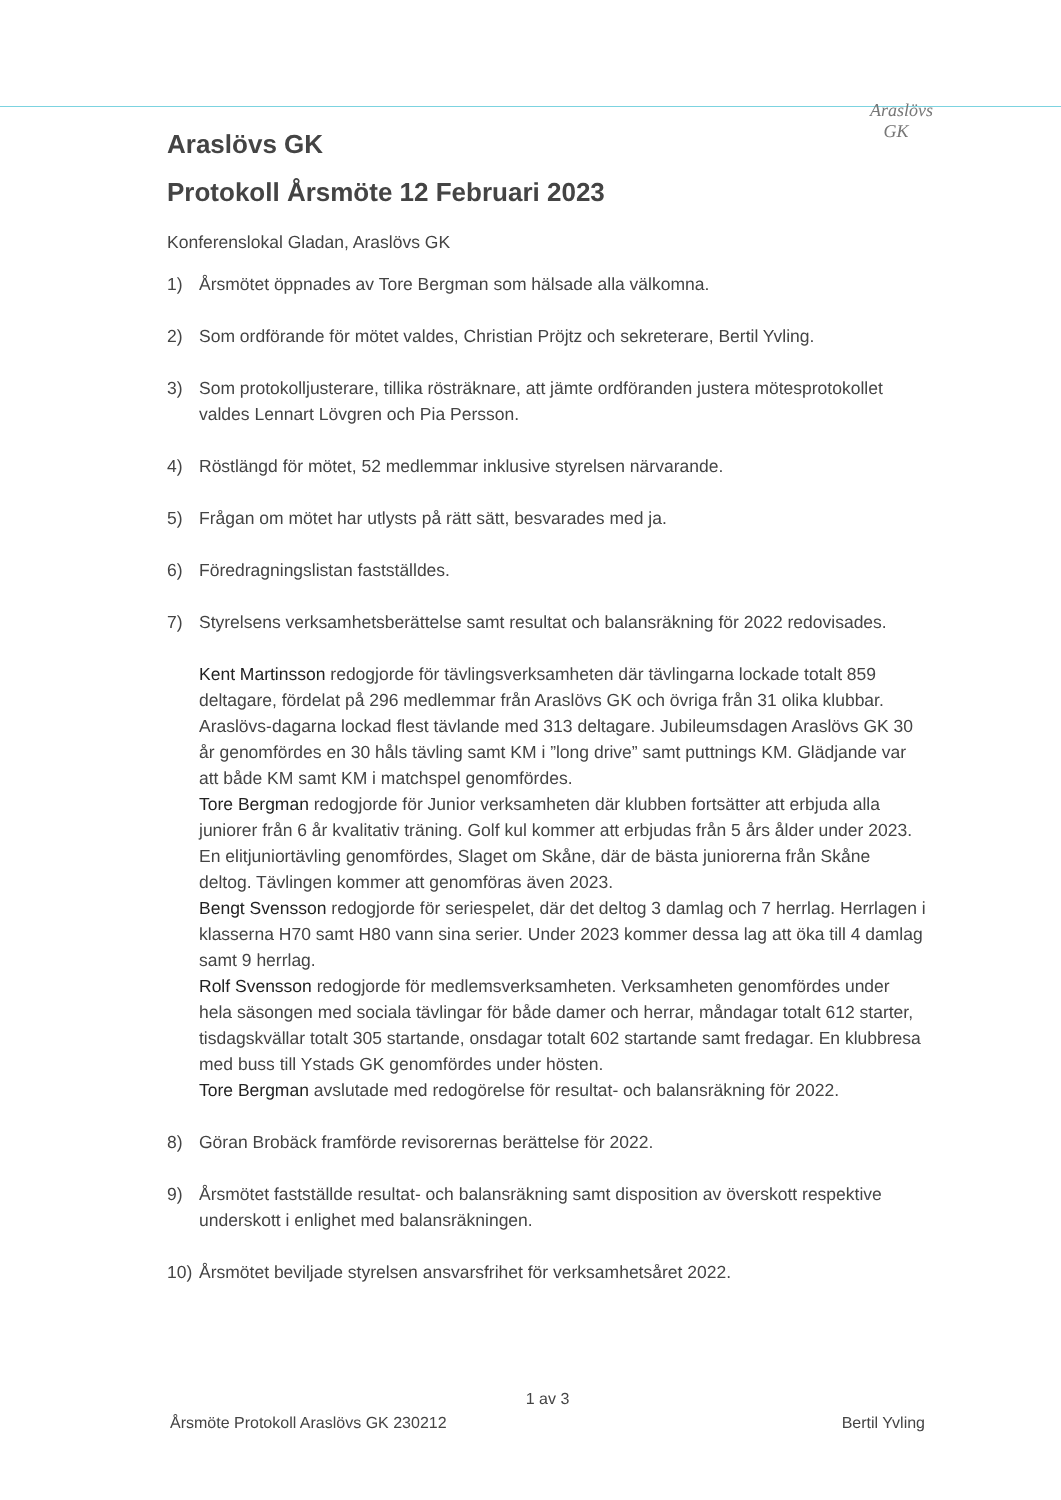Araslövs
GK
Araslövs GK
Protokoll Årsmöte 12 Februari 2023
Konferenslokal Gladan, Araslövs GK
1) Årsmötet öppnades av Tore Bergman som hälsade alla välkomna.
2) Som ordförande för mötet valdes, Christian Pröjtz och sekreterare, Bertil Yvling.
3) Som protokolljusterare, tillika rösträknare, att jämte ordföranden justera mötesprotokollet valdes Lennart Lövgren och Pia Persson.
4) Röstlängd för mötet, 52 medlemmar inklusive styrelsen närvarande.
5) Frågan om mötet har utlysts på rätt sätt, besvarades med ja.
6) Föredragningslistan fastställdes.
7) Styrelsens verksamhetsberättelse samt resultat och balansräkning för 2022 redovisades.
Kent Martinsson redogjorde för tävlingsverksamheten där tävlingarna lockade totalt 859 deltagare, fördelat på 296 medlemmar från Araslövs GK och övriga från 31 olika klubbar. Araslövs-dagarna lockad flest tävlande med 313 deltagare. Jubileumsdagen Araslövs GK 30 år genomfördes en 30 håls tävling samt KM i ”long drive” samt puttnings KM. Glädjande var att både KM samt KM i matchspel genomfördes.
Tore Bergman redogjorde för Junior verksamheten där klubben fortsätter att erbjuda alla juniorer från 6 år kvalitativ träning. Golf kul kommer att erbjudas från 5 års ålder under 2023. En elitjuniortävling genomfördes, Slaget om Skåne, där de bästa juniorerna från Skåne deltog. Tävlingen kommer att genomföras även 2023.
Bengt Svensson redogjorde för seriespelet, där det deltog 3 damlag och 7 herrlag. Herrlagen i klasserna H70 samt H80 vann sina serier. Under 2023 kommer dessa lag att öka till 4 damlag samt 9 herrlag.
Rolf Svensson redogjorde för medlemsverksamheten. Verksamheten genomfördes under hela säsongen med sociala tävlingar för både damer och herrar, måndagar totalt 612 starter, tisdagskvällar totalt 305 startande, onsdagar totalt 602 startande samt fredagar. En klubbresa med buss till Ystads GK genomfördes under hösten.
Tore Bergman avslutade med redogörelse för resultat- och balansräkning för 2022.
8) Göran Brobäck framförde revisorernas berättelse för 2022.
9) Årsmötet fastställde resultat- och balansräkning samt disposition av överskott respektive underskott i enlighet med balansräkningen.
10) Årsmötet beviljade styrelsen ansvarsfrihet för verksamhetsåret 2022.
1 av 3
Årsmöte Protokoll Araslövs GK 230212 Bertil Yvling